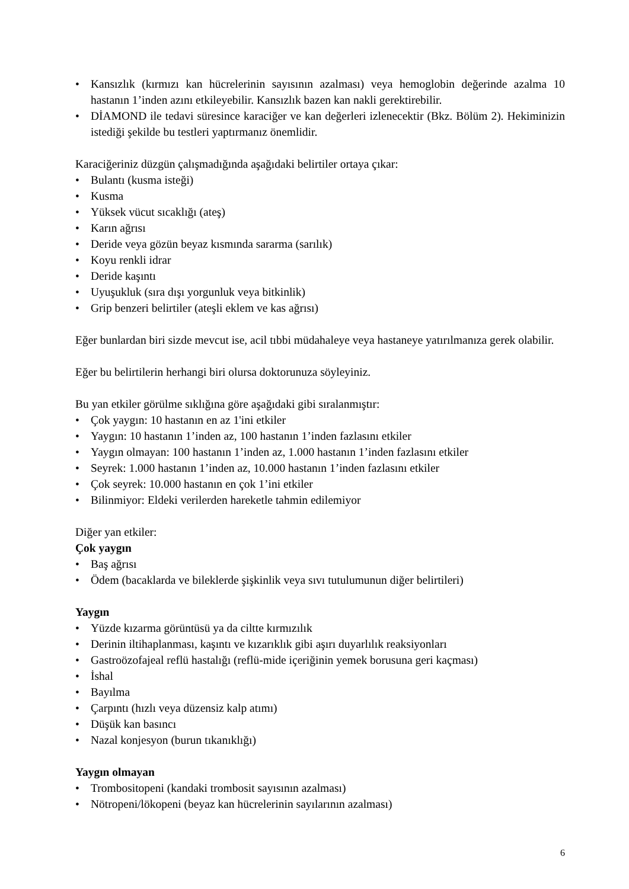• Kansızlık (kırmızı kan hücrelerinin sayısının azalması) veya hemoglobin değerinde azalma 10 hastanın 1’inden azını etkileyebilir. Kansızlık bazen kan nakli gerektirebilir.
• DİAMOND ile tedavi süresince karaciğer ve kan değerleri izlenecektir (Bkz. Bölüm 2). Hekiminizin istediği şekilde bu testleri yaptırmanız önemlidir.
Karaciğeriniz düzgün çalışmadığında aşağıdaki belirtiler ortaya çıkar:
• Bulantı (kusma isteği)
• Kusma
• Yüksek vücut sıcaklığı (ateş)
• Karın ağrısı
• Deride veya gözün beyaz kısmında sararma (sarılık)
• Koyu renkli idrar
• Deride kaşıntı
• Uyuşukluk (sıra dışı yorgunluk veya bitkinlik)
• Grip benzeri belirtiler (ateşli eklem ve kas ağrısı)
Eğer bunlardan biri sizde mevcut ise, acil tıbbi müdahaleye veya hastaneye yatırılmanıza gerek olabilir.
Eğer bu belirtilerin herhangi biri olursa doktorunuza söyleyiniz.
Bu yan etkiler görülme sıklığına göre aşağıdaki gibi sıralanmıştır:
• Çok yaygın: 10 hastanın en az 1'ini etkiler
• Yaygın: 10 hastanın 1’inden az, 100 hastanın 1’inden fazlasını etkiler
• Yaygın olmayan: 100 hastanın 1’inden az, 1.000 hastanın 1’inden fazlasını etkiler
• Seyrek: 1.000 hastanın 1’inden az, 10.000 hastanın 1’inden fazlasını etkiler
• Çok seyrek: 10.000 hastanın en çok 1’ini etkiler
• Bilinmiyor: Eldeki verilerden hareketle tahmin edilemiyor
Diğer yan etkiler:
Çok yaygın
• Baş ağrısı
• Ödem (bacaklarda ve bileklerde şişkinlik veya sıvı tutulumunun diğer belirtileri)
Yaygın
• Yüzde kızarma görüntüsü ya da ciltte kırmızılık
• Derinin iltihaplanması, kaşıntı ve kızarıklık gibi aşırı duyarlılık reaksiyonları
• Gastroözofajeal reflü hastalığı (reflü-mide içeriğinin yemek borusuna geri kaçması)
• İshal
• Bayılma
• Çarpıntı (hızlı veya düzensiz kalp atımı)
• Düşük kan basıncı
• Nazal konjesyon (burun tıkanıklığı)
Yaygın olmayan
• Trombositopeni (kandaki trombosit sayısının azalması)
• Nötropeni/lökopeni (beyaz kan hücrelerinin sayılarının azalması)
6